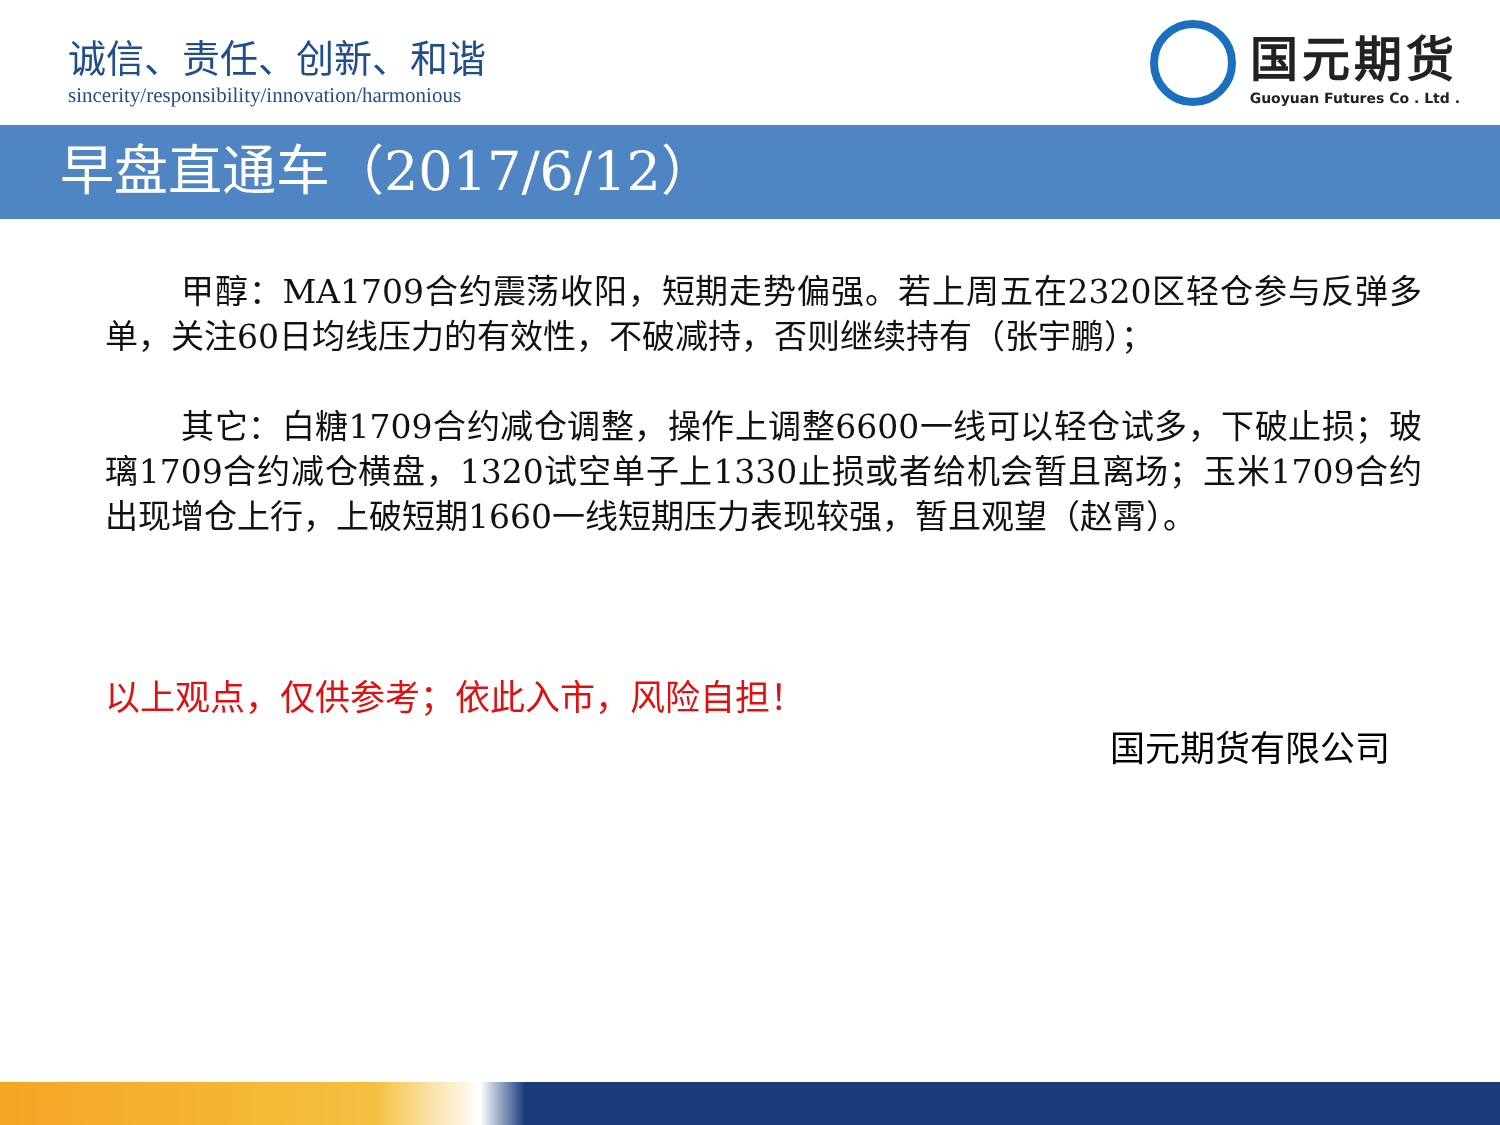诚信、责任、创新、和谐
sincerity/responsibility/innovation/harmonious
国元期货
Guoyuan Futures Co . Ltd .
早盘直通车（2017/6/12）
甲醇：MA1709合约震荡收阳，短期走势偏强。若上周五在2320区轻仓参与反弹多单，关注60日均线压力的有效性，不破减持，否则继续持有（张宇鹏）；
其它：白糖1709合约减仓调整，操作上调整6600一线可以轻仓试多，下破止损；玻璃1709合约减仓横盘，1320试空单子上1330止损或者给机会暂且离场；玉米1709合约出现增仓上行，上破短期1660一线短期压力表现较强，暂且观望（赵霄）。
以上观点，仅供参考；依此入市，风险自担！
国元期货有限公司